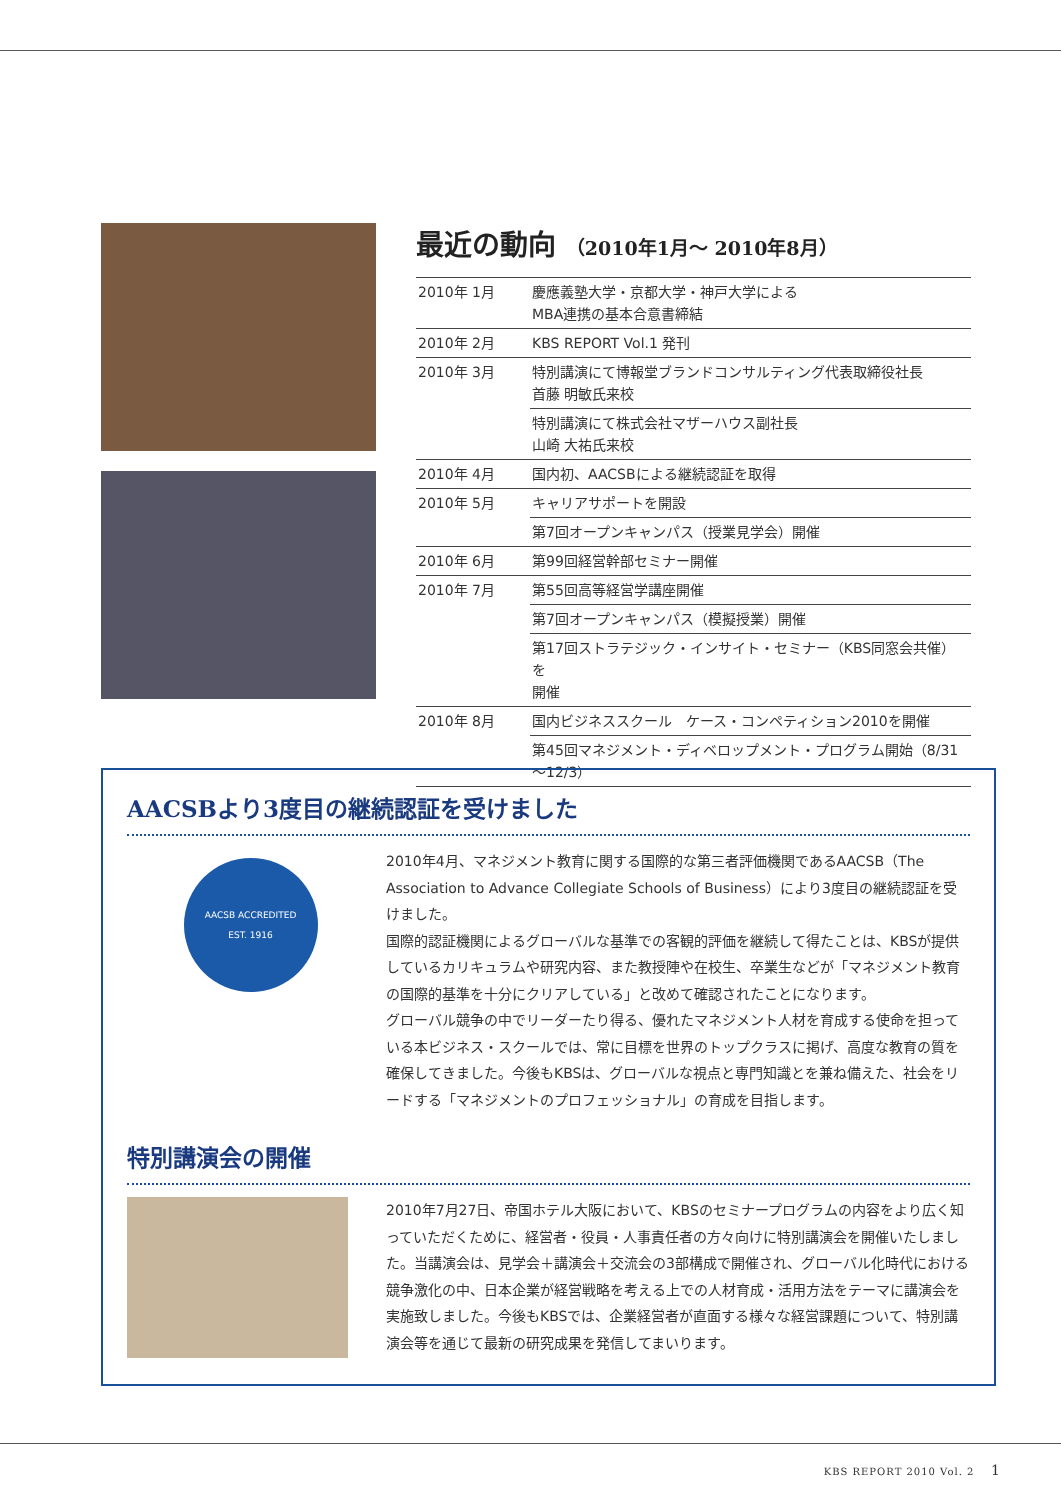最近の動向 （2010年1月～ 2010年8月）
| 2010年 1月 | 慶應義塾大学・京都大学・神戸大学による MBA連携の基本合意書締結 |
| 2010年 2月 | KBS REPORT Vol.1 発刊 |
| 2010年 3月 | 特別講演にて博報堂ブランドコンサルティング代表取締役社長 首藤 明敏氏来校 |
| | 特別講演にて株式会社マザーハウス副社長 山崎 大祐氏来校 |
| 2010年 4月 | 国内初、AACSBによる継続認証を取得 |
| 2010年 5月 | キャリアサポートを開設 |
| | 第7回オープンキャンパス（授業見学会）開催 |
| 2010年 6月 | 第99回経営幹部セミナー開催 |
| 2010年 7月 | 第55回高等経営学講座開催 |
| | 第7回オープンキャンパス（模擬授業）開催 |
| | 第17回ストラテジック・インサイト・セミナー（KBS同窓会共催）を 開催 |
| 2010年 8月 | 国内ビジネススクール ケース・コンペティション2010を開催 |
| | 第45回マネジメント・ディベロップメント・プログラム開始（8/31～12/3） |
AACSBより3度目の継続認証を受けました
AACSB ACCREDITED
EST. 1916
2010年4月、マネジメント教育に関する国際的な第三者評価機関であるAACSB（The Association to Advance Collegiate Schools of Business）により3度目の継続認証を受けました。
国際的認証機関によるグローバルな基準での客観的評価を継続して得たことは、KBSが提供しているカリキュラムや研究内容、また教授陣や在校生、卒業生などが「マネジメント教育の国際的基準を十分にクリアしている」と改めて確認されたことになります。
グローバル競争の中でリーダーたり得る、優れたマネジメント人材を育成する使命を担っている本ビジネス・スクールでは、常に目標を世界のトップクラスに掲げ、高度な教育の質を確保してきました。今後もKBSは、グローバルな視点と専門知識とを兼ね備えた、社会をリードする「マネジメントのプロフェッショナル」の育成を目指します。
特別講演会の開催
2010年7月27日、帝国ホテル大阪において、KBSのセミナープログラムの内容をより広く知っていただくために、経営者・役員・人事責任者の方々向けに特別講演会を開催いたしました。当講演会は、見学会＋講演会＋交流会の3部構成で開催され、グローバル化時代における競争激化の中、日本企業が経営戦略を考える上での人材育成・活用方法をテーマに講演会を実施致しました。今後もKBSでは、企業経営者が直面する様々な経営課題について、特別講演会等を通じて最新の研究成果を発信してまいります。
KBS REPORT 2010 Vol. 2 1